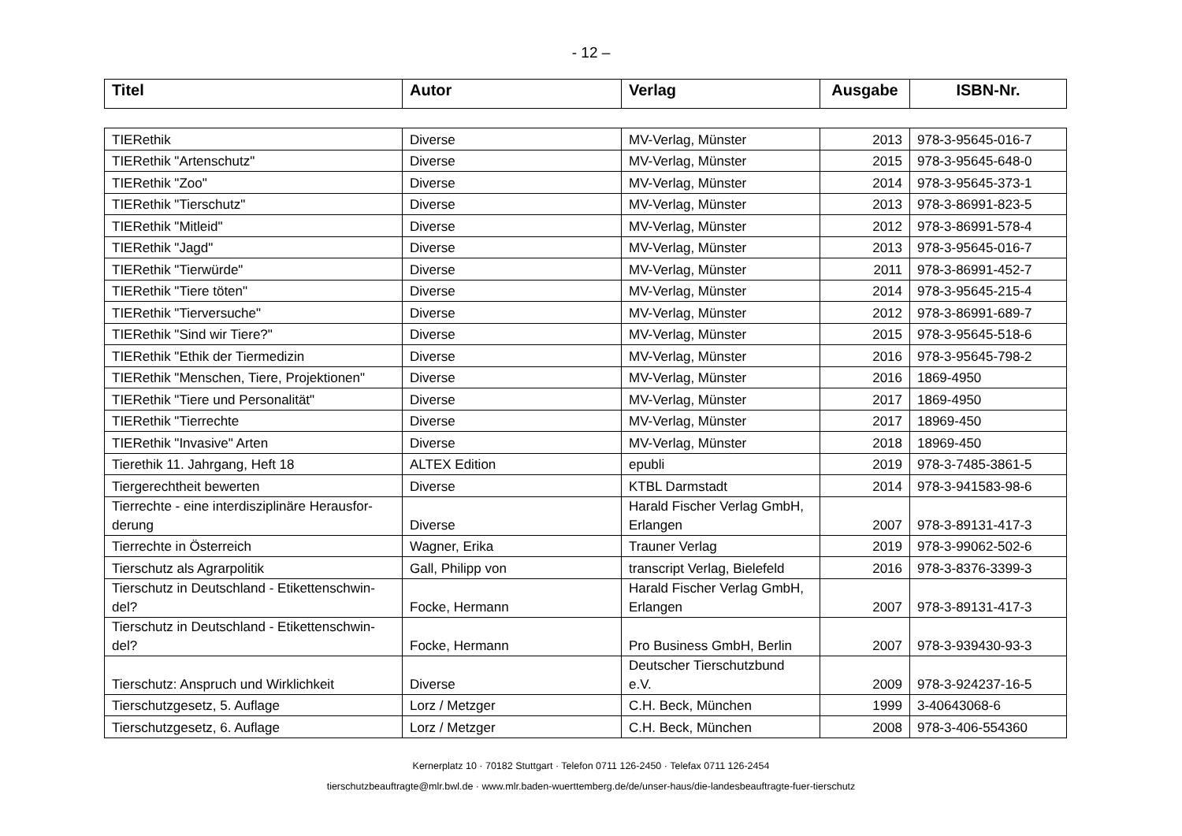- 12 –
| Titel | Autor | Verlag | Ausgabe | ISBN-Nr. |
| --- | --- | --- | --- | --- |
| TIERethik | Diverse | MV-Verlag, Münster | 2013 | 978-3-95645-016-7 |
| TIERethik "Artenschutz" | Diverse | MV-Verlag, Münster | 2015 | 978-3-95645-648-0 |
| TIERethik "Zoo" | Diverse | MV-Verlag, Münster | 2014 | 978-3-95645-373-1 |
| TIERethik "Tierschutz" | Diverse | MV-Verlag, Münster | 2013 | 978-3-86991-823-5 |
| TIERethik "Mitleid" | Diverse | MV-Verlag, Münster | 2012 | 978-3-86991-578-4 |
| TIERethik "Jagd" | Diverse | MV-Verlag, Münster | 2013 | 978-3-95645-016-7 |
| TIERethik "Tierwürde" | Diverse | MV-Verlag, Münster | 2011 | 978-3-86991-452-7 |
| TIERethik "Tiere töten" | Diverse | MV-Verlag, Münster | 2014 | 978-3-95645-215-4 |
| TIERethik "Tierversuche" | Diverse | MV-Verlag, Münster | 2012 | 978-3-86991-689-7 |
| TIERethik "Sind wir Tiere?" | Diverse | MV-Verlag, Münster | 2015 | 978-3-95645-518-6 |
| TIERethik "Ethik der Tiermedizin | Diverse | MV-Verlag, Münster | 2016 | 978-3-95645-798-2 |
| TIERethik "Menschen, Tiere, Projektionen" | Diverse | MV-Verlag, Münster | 2016 | 1869-4950 |
| TIERethik "Tiere und Personalität" | Diverse | MV-Verlag, Münster | 2017 | 1869-4950 |
| TIERethik "Tierrechte | Diverse | MV-Verlag, Münster | 2017 | 18969-450 |
| TIERethik "Invasive" Arten | Diverse | MV-Verlag, Münster | 2018 | 18969-450 |
| Tierethik 11. Jahrgang, Heft 18 | ALTEX Edition | epubli | 2019 | 978-3-7485-3861-5 |
| Tiergerechtheit bewerten | Diverse | KTBL Darmstadt | 2014 | 978-3-941583-98-6 |
| Tierrechte - eine interdisziplinäre Herausfor- derung | Diverse | Harald Fischer Verlag GmbH, Erlangen | 2007 | 978-3-89131-417-3 |
| Tierrechte in Österreich | Wagner, Erika | Trauner Verlag | 2019 | 978-3-99062-502-6 |
| Tierschutz als Agrarpolitik | Gall, Philipp von | transcript Verlag, Bielefeld | 2016 | 978-3-8376-3399-3 |
| Tierschutz in Deutschland - Etikettenschwin- del? | Focke, Hermann | Harald Fischer Verlag GmbH, Erlangen | 2007 | 978-3-89131-417-3 |
| Tierschutz in Deutschland - Etikettenschwin- del? | Focke, Hermann | Pro Business GmbH, Berlin | 2007 | 978-3-939430-93-3 |
| Tierschutz: Anspruch und Wirklichkeit | Diverse | Deutscher Tierschutzbund e.V. | 2009 | 978-3-924237-16-5 |
| Tierschutzgesetz, 5. Auflage | Lorz / Metzger | C.H. Beck, München | 1999 | 3-40643068-6 |
| Tierschutzgesetz, 6. Auflage | Lorz / Metzger | C.H. Beck, München | 2008 | 978-3-406-554360 |
Kernerplatz 10 · 70182 Stuttgart · Telefon 0711 126-2450 · Telefax 0711 126-2454
tierschutzbeauftragte@mlr.bwl.de · www.mlr.baden-wuerttemberg.de/de/unser-haus/die-landesbeauftragte-fuer-tierschutz